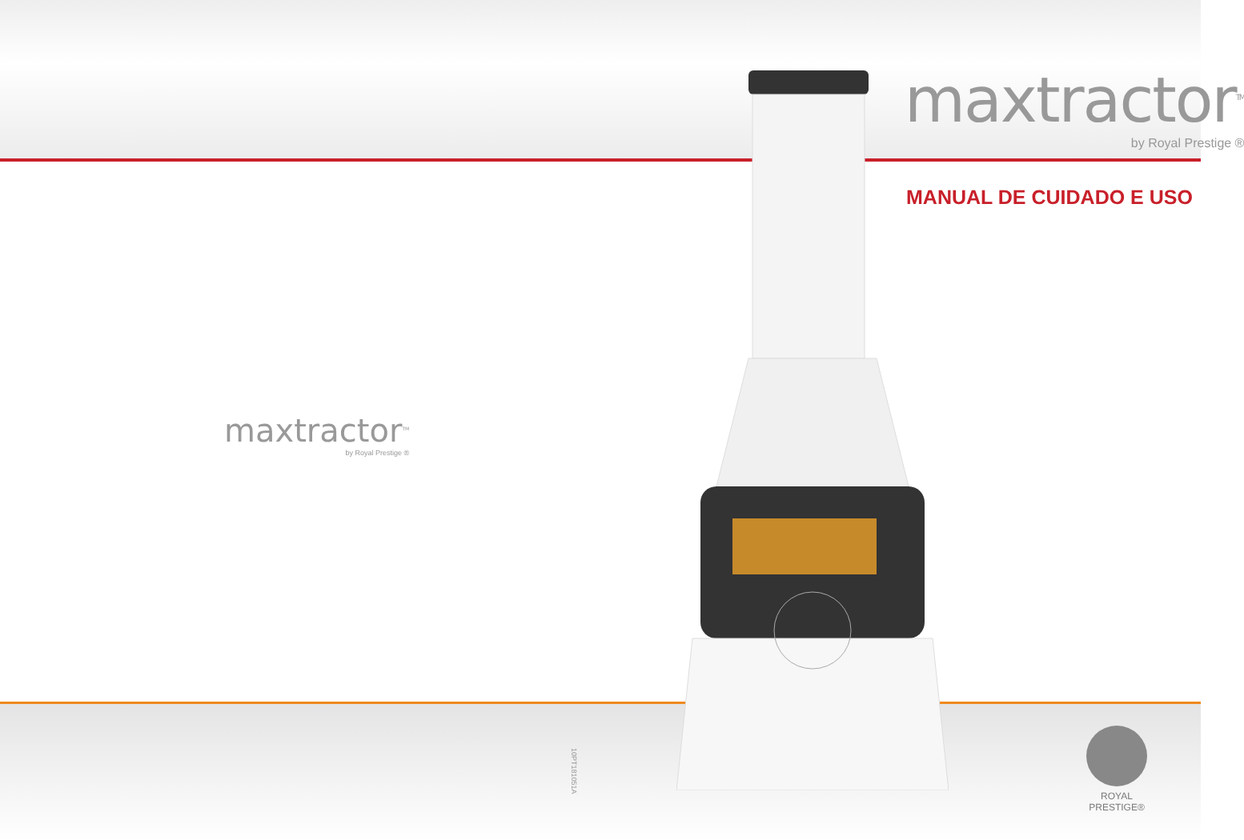maxtractor<sup>TM</sup>
by Royal Prestige ®
MANUAL DE CUIDADO E USO
maxtractor<sup>TM</sup>
by Royal Prestige ®
10PT181051A
ROYAL
PRESTIGE®